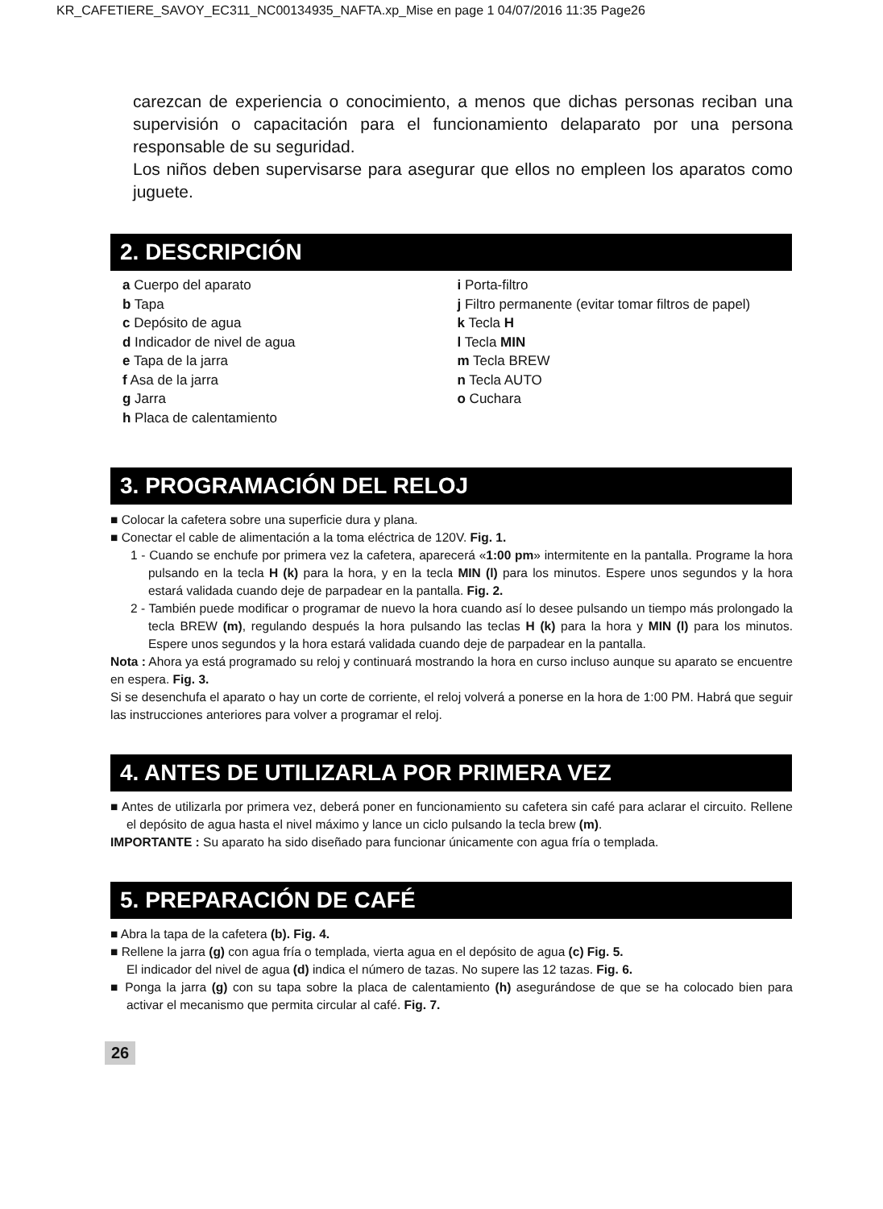KR_CAFETIERE_SAVOY_EC311_NC00134935_NAFTA.xp_Mise en page 1 04/07/2016 11:35 Page26
carezcan de experiencia o conocimiento, a menos que dichas personas reciban una supervisión o capacitación para el funcionamiento delaparato por una persona responsable de su seguridad.
Los niños deben supervisarse para asegurar que ellos no empleen los aparatos como juguete.
2. DESCRIPCIÓN
a Cuerpo del aparato
b Tapa
c Depósito de agua
d Indicador de nivel de agua
e Tapa de la jarra
f Asa de la jarra
g Jarra
h Placa de calentamiento
i Porta-filtro
j Filtro permanente (evitar tomar filtros de papel)
k Tecla H
l Tecla MIN
m Tecla BREW
n Tecla AUTO
o Cuchara
3. PROGRAMACIÓN DEL RELOJ
■ Colocar la cafetera sobre una superficie dura y plana.
■ Conectar el cable de alimentación a la toma eléctrica de 120V. Fig. 1.
1 - Cuando se enchufe por primera vez la cafetera, aparecerá «1:00 pm» intermitente en la pantalla. Programe la hora pulsando en la tecla H (k) para la hora, y en la tecla MIN (l) para los minutos. Espere unos segundos y la hora estará validada cuando deje de parpadear en la pantalla. Fig. 2.
2 - También puede modificar o programar de nuevo la hora cuando así lo desee pulsando un tiempo más prolongado la tecla BREW (m), regulando después la hora pulsando las teclas H (k) para la hora y MIN (l) para los minutos. Espere unos segundos y la hora estará validada cuando deje de parpadear en la pantalla.
Nota : Ahora ya está programado su reloj y continuará mostrando la hora en curso incluso aunque su aparato se encuentre en espera. Fig. 3.
Si se desenchufa el aparato o hay un corte de corriente, el reloj volverá a ponerse en la hora de 1:00 PM. Habrá que seguir las instrucciones anteriores para volver a programar el reloj.
4. ANTES DE UTILIZARLA POR PRIMERA VEZ
■ Antes de utilizarla por primera vez, deberá poner en funcionamiento su cafetera sin café para aclarar el circuito. Rellene el depósito de agua hasta el nivel máximo y lance un ciclo pulsando la tecla brew (m).
IMPORTANTE : Su aparato ha sido diseñado para funcionar únicamente con agua fría o templada.
5. PREPARACIÓN DE CAFÉ
■ Abra la tapa de la cafetera (b). Fig. 4.
■ Rellene la jarra (g) con agua fría o templada, vierta agua en el depósito de agua (c) Fig. 5.
El indicador del nivel de agua (d) indica el número de tazas. No supere las 12 tazas. Fig. 6.
■ Ponga la jarra (g) con su tapa sobre la placa de calentamiento (h) asegurándose de que se ha colocado bien para activar el mecanismo que permita circular al café. Fig. 7.
26